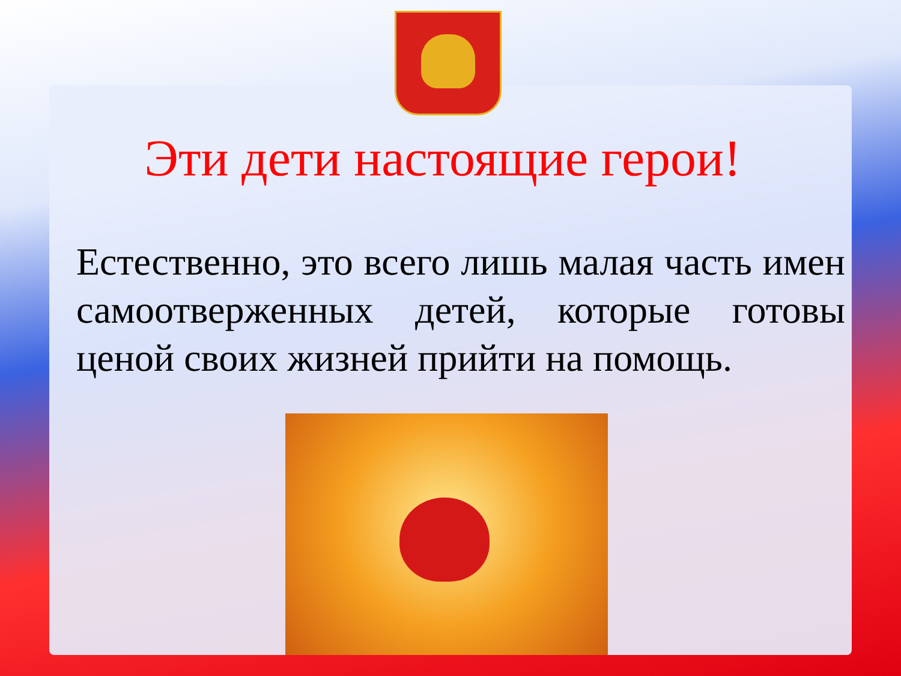Эти дети настоящие герои!
Естественно, это всего лишь малая часть имен самоотверженных детей, которые готовы ценой своих жизней прийти на помощь.